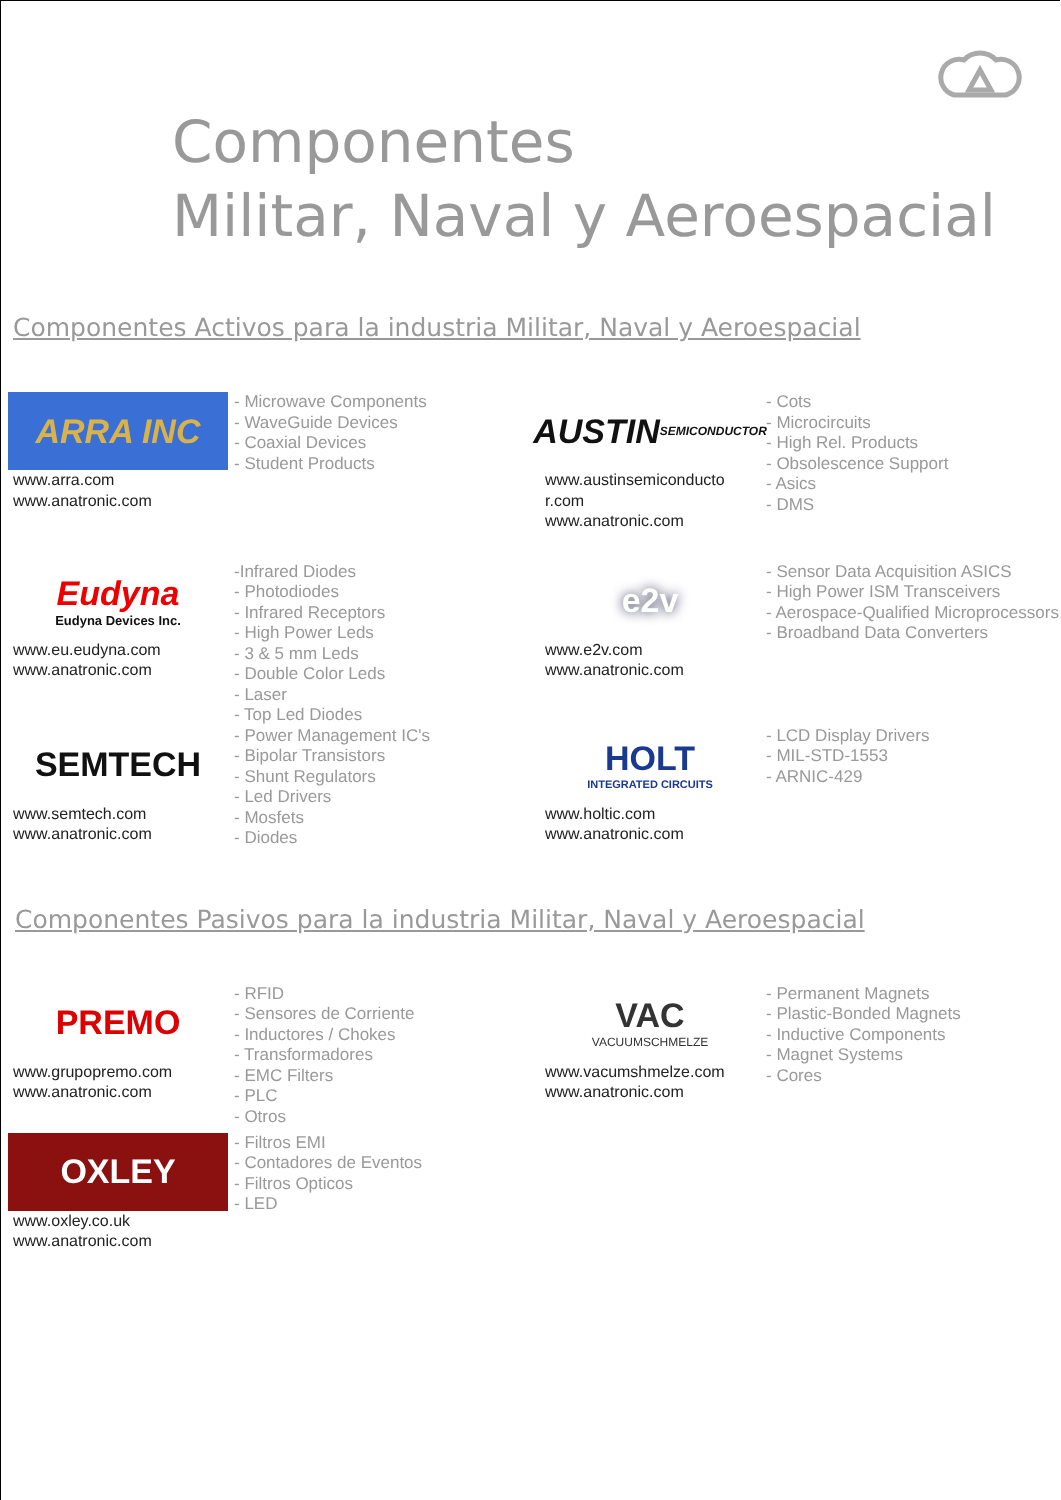Componentes
Militar, Naval y Aeroespacial
Componentes Activos para la industria Militar, Naval y Aeroespacial
ARRA INC
www.arra.com
www.anatronic.com
- Microwave Components
- WaveGuide Devices
- Coaxial Devices
- Student Products
AUSTIN SEMICONDUCTOR
www.austinsemiconducto
r.com
www.anatronic.com
- Cots
- Microcircuits
- High Rel. Products
- Obsolescence Support
- Asics
- DMS
Eudyna
Eudyna Devices Inc.
www.eu.eudyna.com
www.anatronic.com
-Infrared Diodes
- Photodiodes
- Infrared Receptors
- High Power Leds
- 3 & 5 mm Leds
- Double Color Leds
- Laser
- Top Led Diodes
e2v
www.e2v.com
www.anatronic.com
- Sensor Data Acquisition ASICS
- High Power ISM Transceivers
- Aerospace-Qualified Microprocessors
- Broadband Data Converters
SEMTECH
www.semtech.com
www.anatronic.com
- Power Management IC's
- Bipolar Transistors
- Shunt Regulators
- Led Drivers
- Mosfets
- Diodes
HOLT
INTEGRATED CIRCUITS
www.holtic.com
www.anatronic.com
- LCD Display Drivers
- MIL-STD-1553
- ARNIC-429
Componentes Pasivos para la industria Militar, Naval y Aeroespacial
PREMO
www.grupopremo.com
www.anatronic.com
- RFID
- Sensores de Corriente
- Inductores / Chokes
- Transformadores
- EMC Filters
- PLC
- Otros
VAC
VACUUMSCHMELZE
www.vacumshmelze.com
www.anatronic.com
- Permanent Magnets
- Plastic-Bonded Magnets
- Inductive Components
- Magnet Systems
- Cores
OXLEY
www.oxley.co.uk
www.anatronic.com
- Filtros EMI
- Contadores de Eventos
- Filtros Opticos
- LED